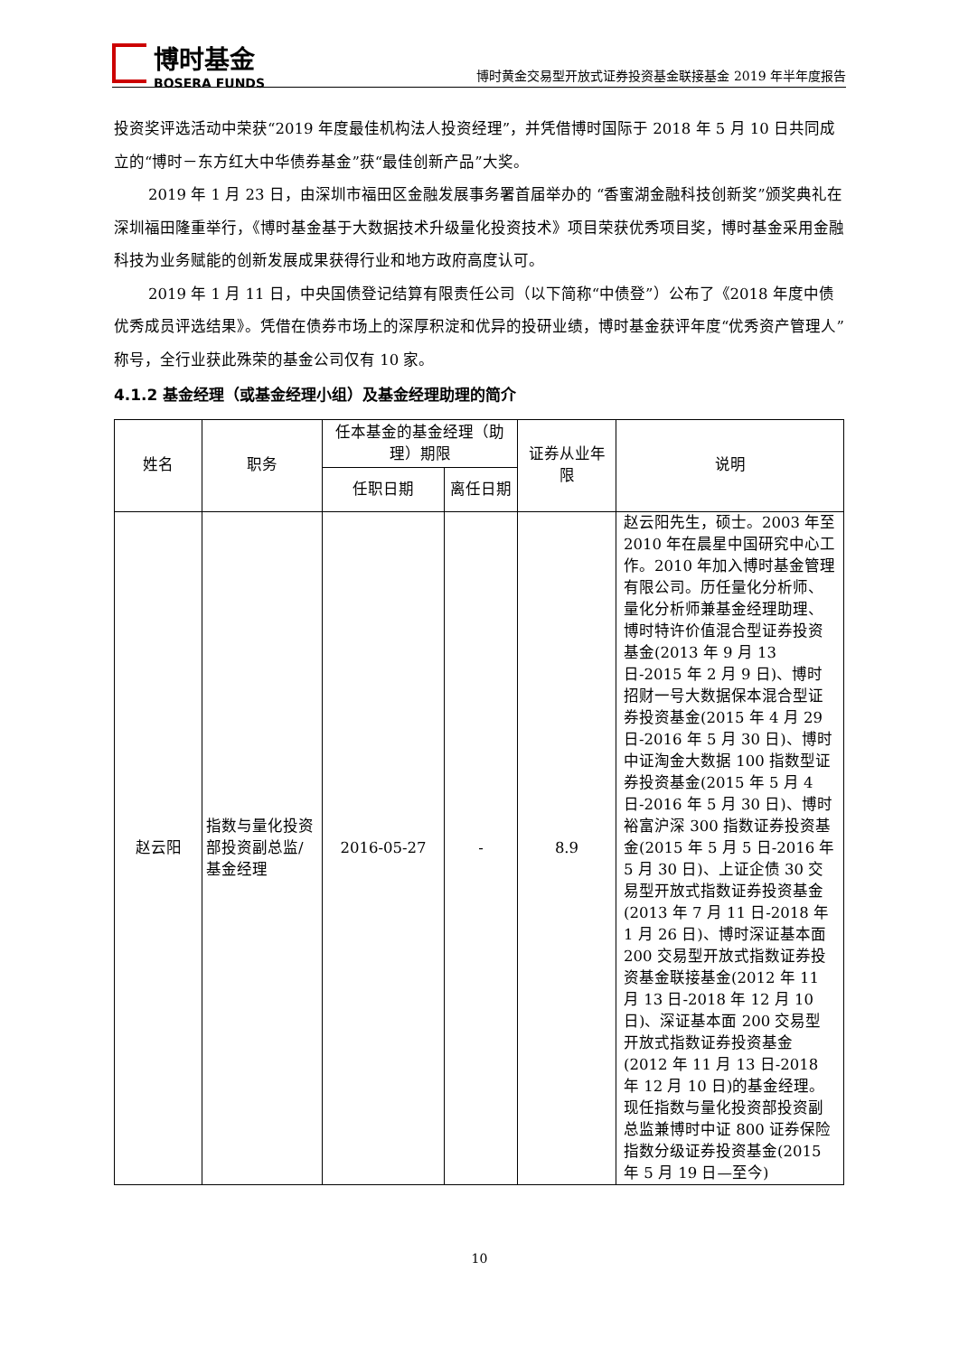博时基金
BOSERA FUNDS
博时黄金交易型开放式证券投资基金联接基金 2019 年半年度报告
投资奖评选活动中荣获“2019 年度最佳机构法人投资经理”，并凭借博时国际于 2018 年 5 月 10 日共同成立的“博时－东方红大中华债券基金”获“最佳创新产品”大奖。
2019 年 1 月 23 日，由深圳市福田区金融发展事务署首届举办的 “香蜜湖金融科技创新奖”颁奖典礼在深圳福田隆重举行，《博时基金基于大数据技术升级量化投资技术》项目荣获优秀项目奖，博时基金采用金融科技为业务赋能的创新发展成果获得行业和地方政府高度认可。
2019 年 1 月 11 日，中央国债登记结算有限责任公司（以下简称“中债登”）公布了《2018 年度中债优秀成员评选结果》。凭借在债券市场上的深厚积淀和优异的投研业绩，博时基金获评年度“优秀资产管理人”称号，全行业获此殊荣的基金公司仅有 10 家。
4.1.2 基金经理（或基金经理小组）及基金经理助理的简介
| 姓名 | 职务 | 任本基金的基金经理（助理）期限 | | 证券从业年限 | 说明 |
| --- | --- | --- | --- | --- | --- |
| | | 任职日期 | 离任日期 | | |
| 赵云阳 | 指数与量化投资部投资副总监/基金经理 | 2016-05-27 | - | 8.9 | 赵云阳先生，硕士。2003 年至 2010 年在晨星中国研究中心工作。2010 年加入博时基金管理有限公司。历任量化分析师、量化分析师兼基金经理助理、博时特许价值混合型证券投资基金(2013 年 9 月 13 日-2015 年 2 月 9 日)、博时招财一号大数据保本混合型证券投资基金(2015 年 4 月 29 日-2016 年 5 月 30 日)、博时中证淘金大数据 100 指数型证券投资基金(2015 年 5 月 4 日-2016 年 5 月 30 日)、博时裕富沪深 300 指数证券投资基金(2015 年 5 月 5 日-2016 年 5 月 30 日)、上证企债 30 交易型开放式指数证券投资基金(2013 年 7 月 11 日-2018 年 1 月 26 日)、博时深证基本面 200 交易型开放式指数证券投资基金联接基金(2012 年 11 月 13 日-2018 年 12 月 10 日)、深证基本面 200 交易型开放式指数证券投资基金(2012 年 11 月 13 日-2018 年 12 月 10 日)的基金经理。现任指数与量化投资部投资副总监兼博时中证 800 证券保险指数分级证券投资基金(2015 年 5 月 19 日—至今) |
10